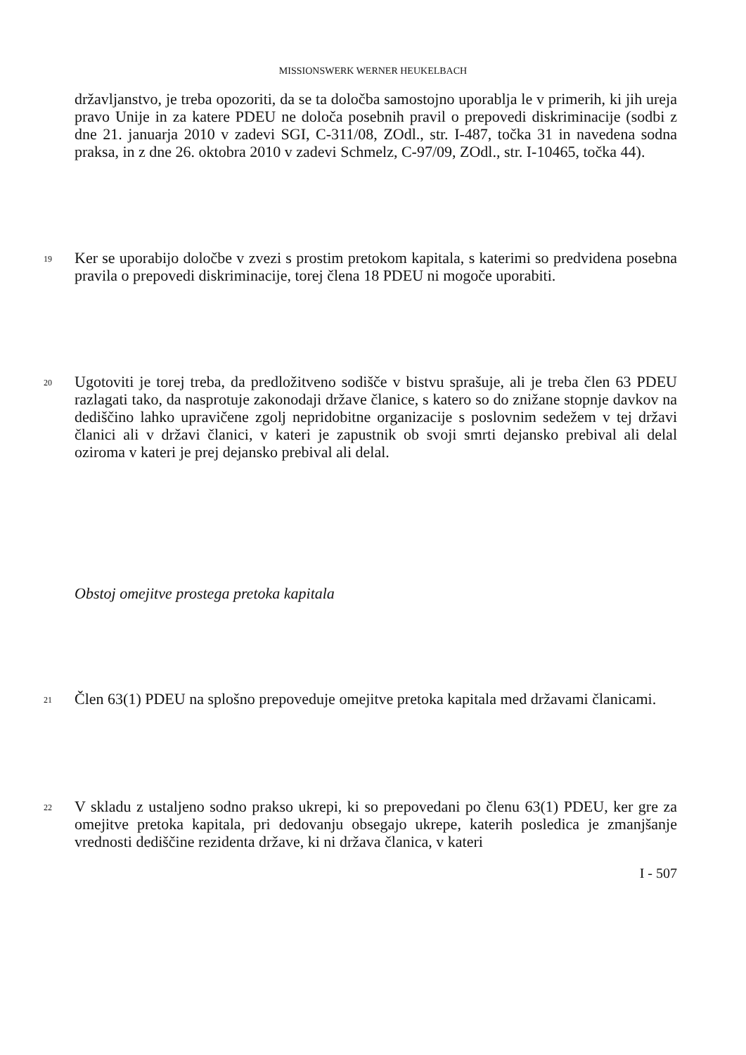MISSIONSWERK WERNER HEUKELBACH
državljanstvo, je treba opozoriti, da se ta določba samostojno uporablja le v primerih, ki jih ureja pravo Unije in za katere PDEU ne določa posebnih pravil o prepovedi diskriminacije (sodbi z dne 21. januarja 2010 v zadevi SGI, C-311/08, ZOdl., str. I-487, točka 31 in navedena sodna praksa, in z dne 26. oktobra 2010 v zadevi Schmelz, C-97/09, ZOdl., str. I-10465, točka 44).
19
Ker se uporabijo določbe v zvezi s prostim pretokom kapitala, s katerimi so predvidena posebna pravila o prepovedi diskriminacije, torej člena 18 PDEU ni mogoče uporabiti.
20
Ugotoviti je torej treba, da predložitveno sodišče v bistvu sprašuje, ali je treba člen 63 PDEU razlagati tako, da nasprotuje zakonodaji države članice, s katero so do znižane stopnje davkov na dediščino lahko upravičene zgolj nepridobitne organizacije s poslovnim sedežem v tej državi članici ali v državi članici, v kateri je zapustnik ob svoji smrti dejansko prebival ali delal oziroma v kateri je prej dejansko prebival ali delal.
Obstoj omejitve prostega pretoka kapitala
21
Člen 63(1) PDEU na splošno prepoveduje omejitve pretoka kapitala med državami članicami.
22
V skladu z ustaljeno sodno prakso ukrepi, ki so prepovedani po členu 63(1) PDEU, ker gre za omejitve pretoka kapitala, pri dedovanju obsegajo ukrepe, katerih posledica je zmanjšanje vrednosti dediščine rezidenta države, ki ni država članica, v kateri
I - 507